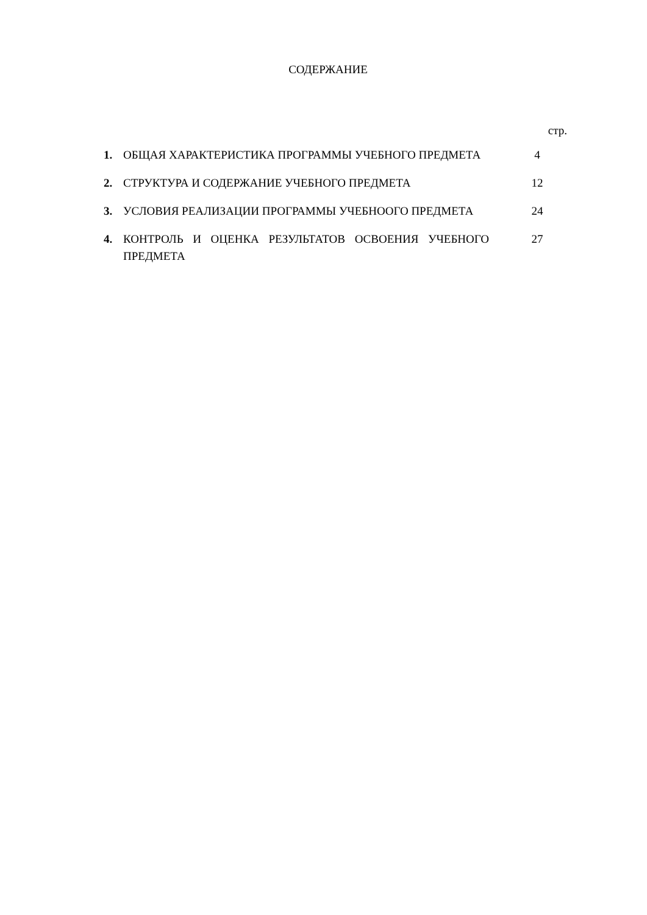СОДЕРЖАНИЕ
| | | стр. |
| 1. | ОБЩАЯ ХАРАКТЕРИСТИКА ПРОГРАММЫ УЧЕБНОГО ПРЕДМЕТА | 4 |
| 2. | СТРУКТУРА И СОДЕРЖАНИЕ УЧЕБНОГО ПРЕДМЕТА | 12 |
| 3. | УСЛОВИЯ РЕАЛИЗАЦИИ ПРОГРАММЫ УЧЕБНООГО ПРЕДМЕТА | 24 |
| 4. | КОНТРОЛЬ И ОЦЕНКА РЕЗУЛЬТАТОВ ОСВОЕНИЯ УЧЕБНОГО ПРЕДМЕТА | 27 |